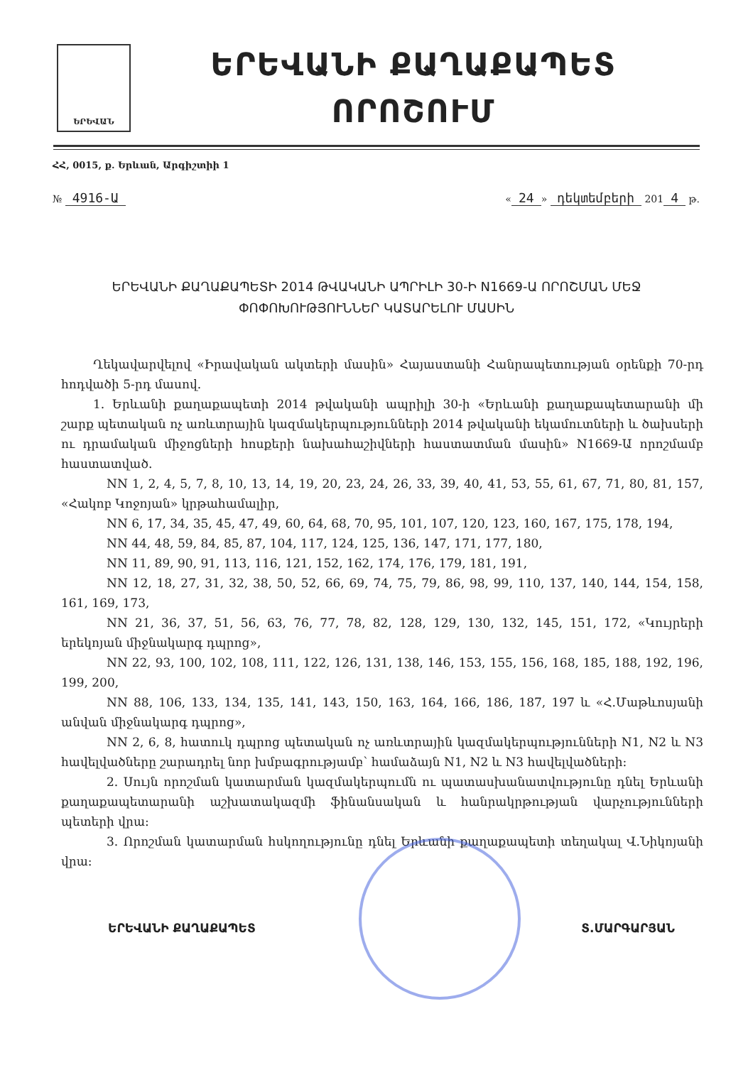ԵՐԵՎԱՆ
ԵՐԵՎԱՆԻ ՔԱՂԱՔԱՊԵՏ
ՈՐՈՇՈՒՄ
ՀՀ, 0015, ք. Երևան, Արգիշտիի 1
№ 4916-Ա
« 24 » դեկտեմբերի 201 4 թ.
ԵՐԵՎԱՆԻ ՔԱՂԱՔԱՊԵՏԻ 2014 ԹՎԱԿԱՆԻ ԱՊՐԻԼԻ 30-Ի N1669-Ա ՈՐՈՇՄԱՆ ՄԵՋ
ՓՈՓՈԽՈՒԹՅՈՒՆՆԵՐ ԿԱՏԱՐԵԼՈՒ ՄԱՍԻՆ
Ղեկավարվելով «Իրավական ակտերի մասին» Հայաստանի Հանրապետության օրենքի 70-րդ հոդվածի 5-րդ մասով.
1. Երևանի քաղաքապետի 2014 թվականի ապրիլի 30-ի «Երևանի քաղաքապետարանի մի շարք պետական ոչ առևտրային կազմակերպությունների 2014 թվականի եկամուտների և ծախսերի ու դրամական միջոցների հոսքերի նախահաշիվների հաստատման մասին» N1669-Ա որոշմամբ հաստատված.
NN 1, 2, 4, 5, 7, 8, 10, 13, 14, 19, 20, 23, 24, 26, 33, 39, 40, 41, 53, 55, 61, 67, 71, 80, 81, 157, «Հակոբ Կոջոյան» կրթահամալիր,
NN 6, 17, 34, 35, 45, 47, 49, 60, 64, 68, 70, 95, 101, 107, 120, 123, 160, 167, 175, 178, 194,
NN 44, 48, 59, 84, 85, 87, 104, 117, 124, 125, 136, 147, 171, 177, 180,
NN 11, 89, 90, 91, 113, 116, 121, 152, 162, 174, 176, 179, 181, 191,
NN 12, 18, 27, 31, 32, 38, 50, 52, 66, 69, 74, 75, 79, 86, 98, 99, 110, 137, 140, 144, 154, 158, 161, 169, 173,
NN 21, 36, 37, 51, 56, 63, 76, 77, 78, 82, 128, 129, 130, 132, 145, 151, 172, «Կույրերի երեկոյան միջնակարգ դպրոց»,
NN 22, 93, 100, 102, 108, 111, 122, 126, 131, 138, 146, 153, 155, 156, 168, 185, 188, 192, 196, 199, 200,
NN 88, 106, 133, 134, 135, 141, 143, 150, 163, 164, 166, 186, 187, 197 և «Հ.Մաթևոսյանի անվան միջնակարգ դպրոց»,
NN 2, 6, 8, հատուկ դպրոց պետական ոչ առևտրային կազմակերպությունների N1, N2 և N3 հավելվածները շարադրել նոր խմբագրությամբ՝ համաձայն N1, N2 և N3 հավելվածների:
2. Սույն որոշման կատարման կազմակերպումն ու պատասխանատվությունը դնել Երևանի քաղաքապետարանի աշխատակազմի ֆինանսական և հանրակրթության վարչությունների պետերի վրա:
3. Որոշման կատարման հսկողությունը դնել Երևանի քաղաքապետի տեղակալ Վ.Նիկոյանի վրա:
ԵՐԵՎԱՆԻ ՔԱՂԱՔԱՊԵՏ Տ.ՄԱՐԳԱՐՅԱՆ